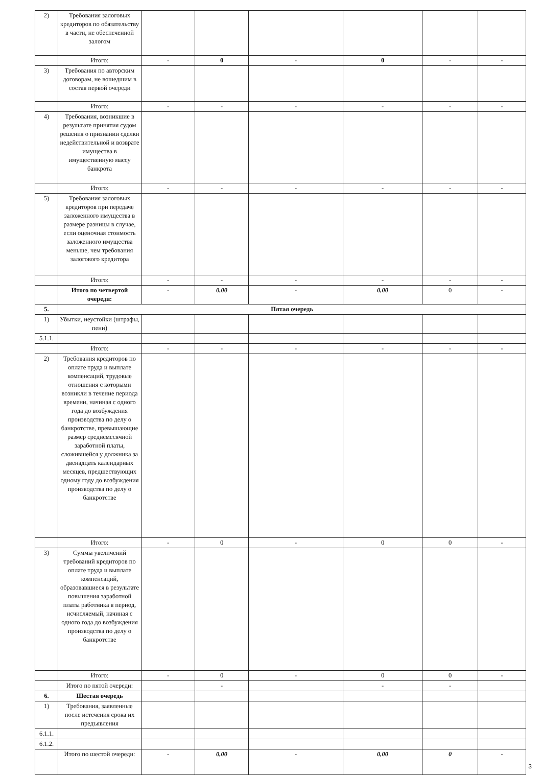| 2) | Требования залоговых кредиторов по обязательству в части, не обеспеченной залогом | | | | | | |
| | Итого: | - | 0 | - | 0 | - | - |
| 3) | Требования по авторским договорам, не вошедшим в состав первой очереди | | | | | | |
| | Итого: | - | - | - | - | - | - |
| 4) | Требования, возникшие в результате принятия судом решения о признании сделки недействительной и возврате имущества в имущественную массу банкрота | | | | | | |
| | Итого: | - | - | - | - | - | - |
| 5) | Требования залоговых кредиторов при передаче заложенного имущества в размере разницы в случае, если оценочная стоимость заложенного имущества меньше, чем требования залогового кредитора | | | | | | |
| | Итого: | - | - | - | - | - | - |
| | Итого по четвертой очереди: | - | 0,00 | - | 0,00 | 0 | - |
| 5. | Пятая очередь | | | | | | |
| 1) | Убытки, неустойки (штрафы, пени) | | | | | | |
| 5.1.1. | | | | | | | |
| | Итого: | - | - | - | - | - | - |
| 2) | Требования кредиторов по оплате труда и выплате компенсаций, трудовые отношения с которыми возникли в течение периода времени, начиная с одного года до возбуждения производства по делу о банкротстве, превышающие размер среднемесячной заработной платы, сложившейся у должника за двенадцать календарных месяцев, предшествующих одному году до возбуждения производства по делу о банкротстве | | | | | | |
| | Итого: | - | 0 | - | 0 | 0 | - |
| 3) | Суммы увеличений требований кредиторов по оплате труда и выплате компенсаций, образовавшиеся в результате повышения заработной платы работника в период, исчисляемый, начиная с одного года до возбуждения производства по делу о банкротстве | | | | | | |
| | Итого: | - | 0 | - | 0 | 0 | - |
| | Итого по пятой очереди: | | - | | - | - | |
| 6. | Шестая очередь | | | | | | |
| 1) | Требования, заявленные после истечения срока их предъявления | | | | | | |
| 6.1.1. | | | | | | | |
| 6.1.2. | | | | | | | |
| | Итого по шестой очереди: | - | 0,00 | - | 0,00 | 0 | - |
3